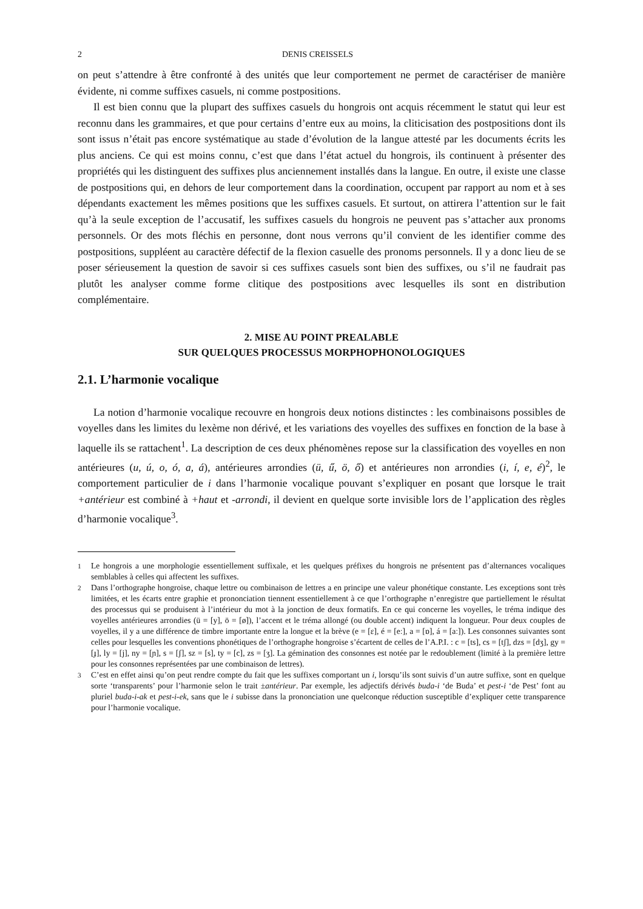2 DENIS CREISSELS
on peut s’attendre à être confronté à des unités que leur comportement ne permet de caractériser de manière évidente, ni comme suffixes casuels, ni comme postpositions.
Il est bien connu que la plupart des suffixes casuels du hongrois ont acquis récemment le statut qui leur est reconnu dans les grammaires, et que pour certains d’entre eux au moins, la cliticisation des postpositions dont ils sont issus n’était pas encore systématique au stade d’évolution de la langue attesté par les documents écrits les plus anciens. Ce qui est moins connu, c’est que dans l’état actuel du hongrois, ils continuent à présenter des propriétés qui les distinguent des suffixes plus anciennement installés dans la langue. En outre, il existe une classe de postpositions qui, en dehors de leur comportement dans la coordination, occupent par rapport au nom et à ses dépendants exactement les mêmes positions que les suffixes casuels. Et surtout, on attirera l’attention sur le fait qu’à la seule exception de l’accusatif, les suffixes casuels du hongrois ne peuvent pas s’attacher aux pronoms personnels. Or des mots fléchis en personne, dont nous verrons qu’il convient de les identifier comme des postpositions, suppléent au caractère défectif de la flexion casuelle des pronoms personnels. Il y a donc lieu de se poser sérieusement la question de savoir si ces suffixes casuels sont bien des suffixes, ou s’il ne faudrait pas plutôt les analyser comme forme clitique des postpositions avec lesquelles ils sont en distribution complémentaire.
2. MISE AU POINT PREALABLE
SUR QUELQUES PROCESSUS MORPHOPHONOLOGIQUES
2.1. L’harmonie vocalique
La notion d’harmonie vocalique recouvre en hongrois deux notions distinctes : les combinaisons possibles de voyelles dans les limites du lexème non dérivé, et les variations des voyelles des suffixes en fonction de la base à laquelle ils se rattachent<sup>1</sup>. La description de ces deux phénomènes repose sur la classification des voyelles en non antérieures (u, ú, o, ó, a, á), antérieures arrondies (ü, ű, ö, ő) et antérieures non arrondies (i, í, e, é)<sup>2</sup>, le comportement particulier de i dans l’harmonie vocalique pouvant s’expliquer en posant que lorsque le trait +antérieur est combiné à +haut et -arrondi, il devient en quelque sorte invisible lors de l’application des règles d’harmonie vocalique<sup>3</sup>.
<sup>1</sup> Le hongrois a une morphologie essentiellement suffixale, et les quelques préfixes du hongrois ne présentent pas d’alternances vocaliques semblables à celles qui affectent les suffixes.
<sup>2</sup> Dans l’orthographe hongroise, chaque lettre ou combinaison de lettres a en principe une valeur phonétique constante. Les exceptions sont très limitées, et les écarts entre graphie et prononciation tiennent essentiellement à ce que l’orthographe n’enregistre que partiellement le résultat des processus qui se produisent à l’intérieur du mot à la jonction de deux formatifs. En ce qui concerne les voyelles, le tréma indique des voyelles antérieures arrondies (ü = [y], ö = [ø]), l’accent et le tréma allongé (ou double accent) indiquent la longueur. Pour deux couples de voyelles, il y a une différence de timbre importante entre la longue et la brève (e = [ɛ], é = [eː], a = [ɒ], á = [aː]). Les consonnes suivantes sont celles pour lesquelles les conventions phonétiques de l’orthographe hongroise s’écartent de celles de l’A.P.I. : c = [ts], cs = [tʃ], dzs = [dʒ], gy = [ɟ], ly = [j], ny = [ɲ], s = [ʃ], sz = [s], ty = [c], zs = [ʒ]. La gémination des consonnes est notée par le redoublement (limité à la première lettre pour les consonnes représentées par une combinaison de lettres).
<sup>3</sup> C’est en effet ainsi qu’on peut rendre compte du fait que les suffixes comportant un i, lorsqu’ils sont suivis d’un autre suffixe, sont en quelque sorte ‘transparents’ pour l’harmonie selon le trait ±antérieur. Par exemple, les adjectifs dérivés buda-i ‘de Buda’ et pest-i ‘de Pest’ font au pluriel buda-i-ak et pest-i-ek, sans que le i subisse dans la prononciation une quelconque réduction susceptible d’expliquer cette transparence pour l’harmonie vocalique.